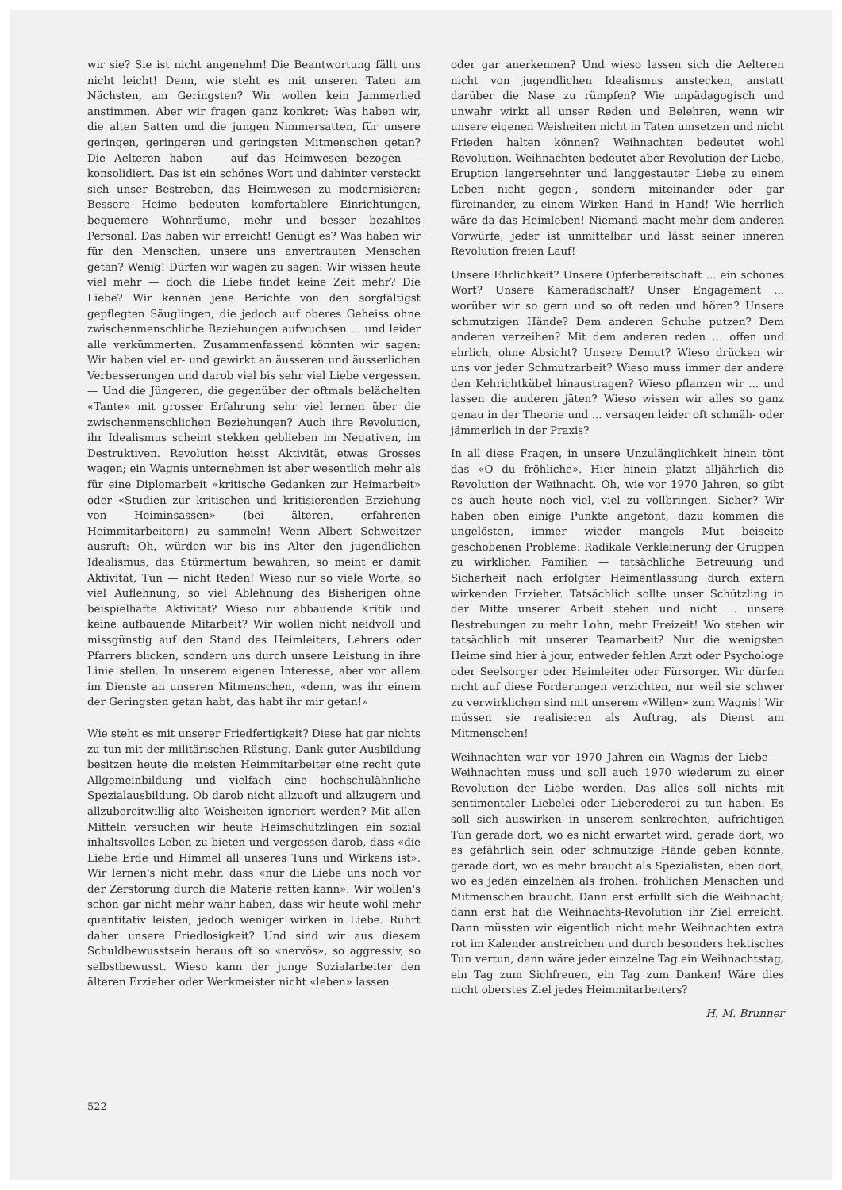wir sie? Sie ist nicht angenehm! Die Beantwortung fällt uns nicht leicht! Denn, wie steht es mit unseren Taten am Nächsten, am Geringsten? Wir wollen kein Jammerlied anstimmen. Aber wir fragen ganz konkret: Was haben wir, die alten Satten und die jungen Nimmersatten, für unsere geringen, geringeren und geringsten Mitmenschen getan? Die Aelteren haben — auf das Heimwesen bezogen — konsolidiert. Das ist ein schönes Wort und dahinter versteckt sich unser Bestreben, das Heimwesen zu modernisieren: Bessere Heime bedeuten komfortablere Einrichtungen, bequemere Wohnräume, mehr und besser bezahltes Personal. Das haben wir erreicht! Genügt es? Was haben wir für den Menschen, unsere uns anvertrauten Menschen getan? Wenig! Dürfen wir wagen zu sagen: Wir wissen heute viel mehr — doch die Liebe findet keine Zeit mehr? Die Liebe? Wir kennen jene Berichte von den sorgfältigst gepflegten Säuglingen, die jedoch auf oberes Geheiss ohne zwischenmenschliche Beziehungen aufwuchsen ... und leider alle verkümmerten. Zusammenfassend könnten wir sagen: Wir haben viel er- und gewirkt an äusseren und äusserlichen Verbesserungen und darob viel bis sehr viel Liebe vergessen. — Und die Jüngeren, die gegenüber der oftmals belächelten «Tante» mit grosser Erfahrung sehr viel lernen über die zwischenmenschlichen Beziehungen? Auch ihre Revolution, ihr Idealismus scheint stekken geblieben im Negativen, im Destruktiven. Revolution heisst Aktivität, etwas Grosses wagen; ein Wagnis unternehmen ist aber wesentlich mehr als für eine Diplomarbeit «kritische Gedanken zur Heimarbeit» oder «Studien zur kritischen und kritisierenden Erziehung von Heiminsassen» (bei älteren, erfahrenen Heimmitarbeitern) zu sammeln! Wenn Albert Schweitzer ausruft: Oh, würden wir bis ins Alter den jugendlichen Idealismus, das Stürmertum bewahren, so meint er damit Aktivität, Tun — nicht Reden! Wieso nur so viele Worte, so viel Auflehnung, so viel Ablehnung des Bisherigen ohne beispielhafte Aktivität? Wieso nur abbauende Kritik und keine aufbauende Mitarbeit? Wir wollen nicht neidvoll und missgünstig auf den Stand des Heimleiters, Lehrers oder Pfarrers blicken, sondern uns durch unsere Leistung in ihre Linie stellen. In unserem eigenen Interesse, aber vor allem im Dienste an unseren Mitmenschen, «denn, was ihr einem der Geringsten getan habt, das habt ihr mir getan!»
Wie steht es mit unserer Friedfertigkeit? Diese hat gar nichts zu tun mit der militärischen Rüstung. Dank guter Ausbildung besitzen heute die meisten Heimmitarbeiter eine recht gute Allgemeinbildung und vielfach eine hochschulähnliche Spezialausbildung. Ob darob nicht allzuoft und allzugern und allzubereitwillig alte Weisheiten ignoriert werden? Mit allen Mitteln versuchen wir heute Heimschützlingen ein sozial inhaltsvolles Leben zu bieten und vergessen darob, dass «die Liebe Erde und Himmel all unseres Tuns und Wirkens ist». Wir lernen's nicht mehr, dass «nur die Liebe uns noch vor der Zerstörung durch die Materie retten kann». Wir wollen's schon gar nicht mehr wahr haben, dass wir heute wohl mehr quantitativ leisten, jedoch weniger wirken in Liebe. Rührt daher unsere Friedlosigkeit? Und sind wir aus diesem Schuldbewusstsein heraus oft so «nervös», so aggressiv, so selbstbewusst. Wieso kann der junge Sozialarbeiter den älteren Erzieher oder Werkmeister nicht «leben» lassen
oder gar anerkennen? Und wieso lassen sich die Aelteren nicht von jugendlichen Idealismus anstecken, anstatt darüber die Nase zu rümpfen? Wie unpädagogisch und unwahr wirkt all unser Reden und Belehren, wenn wir unsere eigenen Weisheiten nicht in Taten umsetzen und nicht Frieden halten können? Weihnachten bedeutet wohl Revolution. Weihnachten bedeutet aber Revolution der Liebe, Eruption langersehnter und langgestauter Liebe zu einem Leben nicht gegen-, sondern miteinander oder gar füreinander, zu einem Wirken Hand in Hand! Wie herrlich wäre da das Heimleben! Niemand macht mehr dem anderen Vorwürfe, jeder ist unmittelbar und lässt seiner inneren Revolution freien Lauf!
Unsere Ehrlichkeit? Unsere Opferbereitschaft ... ein schönes Wort? Unsere Kameradschaft? Unser Engagement ... worüber wir so gern und so oft reden und hören? Unsere schmutzigen Hände? Dem anderen Schuhe putzen? Dem anderen verzeihen? Mit dem anderen reden ... offen und ehrlich, ohne Absicht? Unsere Demut? Wieso drücken wir uns vor jeder Schmutzarbeit? Wieso muss immer der andere den Kehrichtkübel hinaustragen? Wieso pflanzen wir ... und lassen die anderen jäten? Wieso wissen wir alles so ganz genau in der Theorie und ... versagen leider oft schmäh- oder jämmerlich in der Praxis?
In all diese Fragen, in unsere Unzulänglichkeit hinein tönt das «O du fröhliche». Hier hinein platzt alljährlich die Revolution der Weihnacht. Oh, wie vor 1970 Jahren, so gibt es auch heute noch viel, viel zu vollbringen. Sicher? Wir haben oben einige Punkte angetönt, dazu kommen die ungelösten, immer wieder mangels Mut beiseite geschobenen Probleme: Radikale Verkleinerung der Gruppen zu wirklichen Familien — tatsächliche Betreuung und Sicherheit nach erfolgter Heimentlassung durch extern wirkenden Erzieher. Tatsächlich sollte unser Schützling in der Mitte unserer Arbeit stehen und nicht ... unsere Bestrebungen zu mehr Lohn, mehr Freizeit! Wo stehen wir tatsächlich mit unserer Teamarbeit? Nur die wenigsten Heime sind hier à jour, entweder fehlen Arzt oder Psychologe oder Seelsorger oder Heimleiter oder Fürsorger. Wir dürfen nicht auf diese Forderungen verzichten, nur weil sie schwer zu verwirklichen sind mit unserem «Willen» zum Wagnis! Wir müssen sie realisieren als Auftrag, als Dienst am Mitmenschen!
Weihnachten war vor 1970 Jahren ein Wagnis der Liebe — Weihnachten muss und soll auch 1970 wiederum zu einer Revolution der Liebe werden. Das alles soll nichts mit sentimentaler Liebelei oder Lieberederei zu tun haben. Es soll sich auswirken in unserem senkrechten, aufrichtigen Tun gerade dort, wo es nicht erwartet wird, gerade dort, wo es gefährlich sein oder schmutzige Hände geben könnte, gerade dort, wo es mehr braucht als Spezialisten, eben dort, wo es jeden einzelnen als frohen, fröhlichen Menschen und Mitmenschen braucht. Dann erst erfüllt sich die Weihnacht; dann erst hat die Weihnachts-Revolution ihr Ziel erreicht. Dann müssten wir eigentlich nicht mehr Weihnachten extra rot im Kalender anstreichen und durch besonders hektisches Tun vertun, dann wäre jeder einzelne Tag ein Weihnachtstag, ein Tag zum Sichfreuen, ein Tag zum Danken! Wäre dies nicht oberstes Ziel jedes Heimmitarbeiters?
H. M. Brunner
522